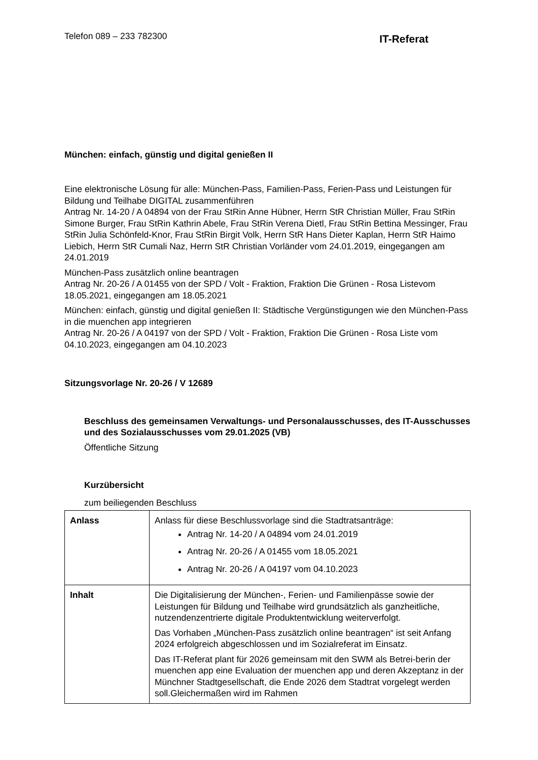Telefon 089 – 233 782300
IT-Referat
München: einfach, günstig und digital genießen II
Eine elektronische Lösung für alle: München-Pass, Familien-Pass, Ferien-Pass und Leistungen für Bildung und Teilhabe DIGITAL zusammenführen
Antrag Nr. 14-20 / A 04894 von der Frau StRin Anne Hübner, Herrn StR Christian Müller, Frau StRin Simone Burger, Frau StRin Kathrin Abele, Frau StRin Verena Dietl, Frau StRin Bettina Messinger, Frau StRin Julia Schönfeld-Knor, Frau StRin Birgit Volk, Herrn StR Hans Dieter Kaplan, Herrn StR Haimo Liebich, Herrn StR Cumali Naz, Herrn StR Christian Vorländer vom 24.01.2019, eingegangen am 24.01.2019
München-Pass zusätzlich online beantragen
Antrag Nr. 20-26 / A 01455 von der SPD / Volt - Fraktion, Fraktion Die Grünen - Rosa Listevom 18.05.2021, eingegangen am 18.05.2021
München: einfach, günstig und digital genießen II: Städtische Vergünstigungen wie den München-Pass in die muenchen app integrieren
Antrag Nr. 20-26 / A 04197 von der SPD / Volt - Fraktion, Fraktion Die Grünen - Rosa Liste vom 04.10.2023, eingegangen am 04.10.2023
Sitzungsvorlage Nr. 20-26 / V 12689
Beschluss des gemeinsamen Verwaltungs- und Personalausschusses, des IT-Ausschusses und des Sozialausschusses vom 29.01.2025 (VB)
Öffentliche Sitzung
Kurzübersicht
zum beiliegenden Beschluss
| Anlass | Anlass für diese Beschlussvorlage sind die Stadtratsanträge: Antrag Nr. 14-20 / A 04894 vom 24.01.2019 Antrag Nr. 20-26 / A 01455 vom 18.05.2021 Antrag Nr. 20-26 / A 04197 vom 04.10.2023 |
| Inhalt | Die Digitalisierung der München-, Ferien- und Familienpässe sowie der Leistungen für Bildung und Teilhabe wird grundsätzlich als ganzheitliche, nutzendenzentrierte digitale Produktentwicklung weiterverfolgt. Das Vorhaben „München-Pass zusätzlich online beantragen“ ist seit Anfang 2024 erfolgreich abgeschlossen und im Sozialreferat im Einsatz. Das IT-Referat plant für 2026 gemeinsam mit den SWM als Betrei-berin der muenchen app eine Evaluation der muenchen app und deren Akzeptanz in der Münchner Stadtgesellschaft, die Ende 2026 dem Stadtrat vorgelegt werden soll.Gleichermaßen wird im Rahmen |